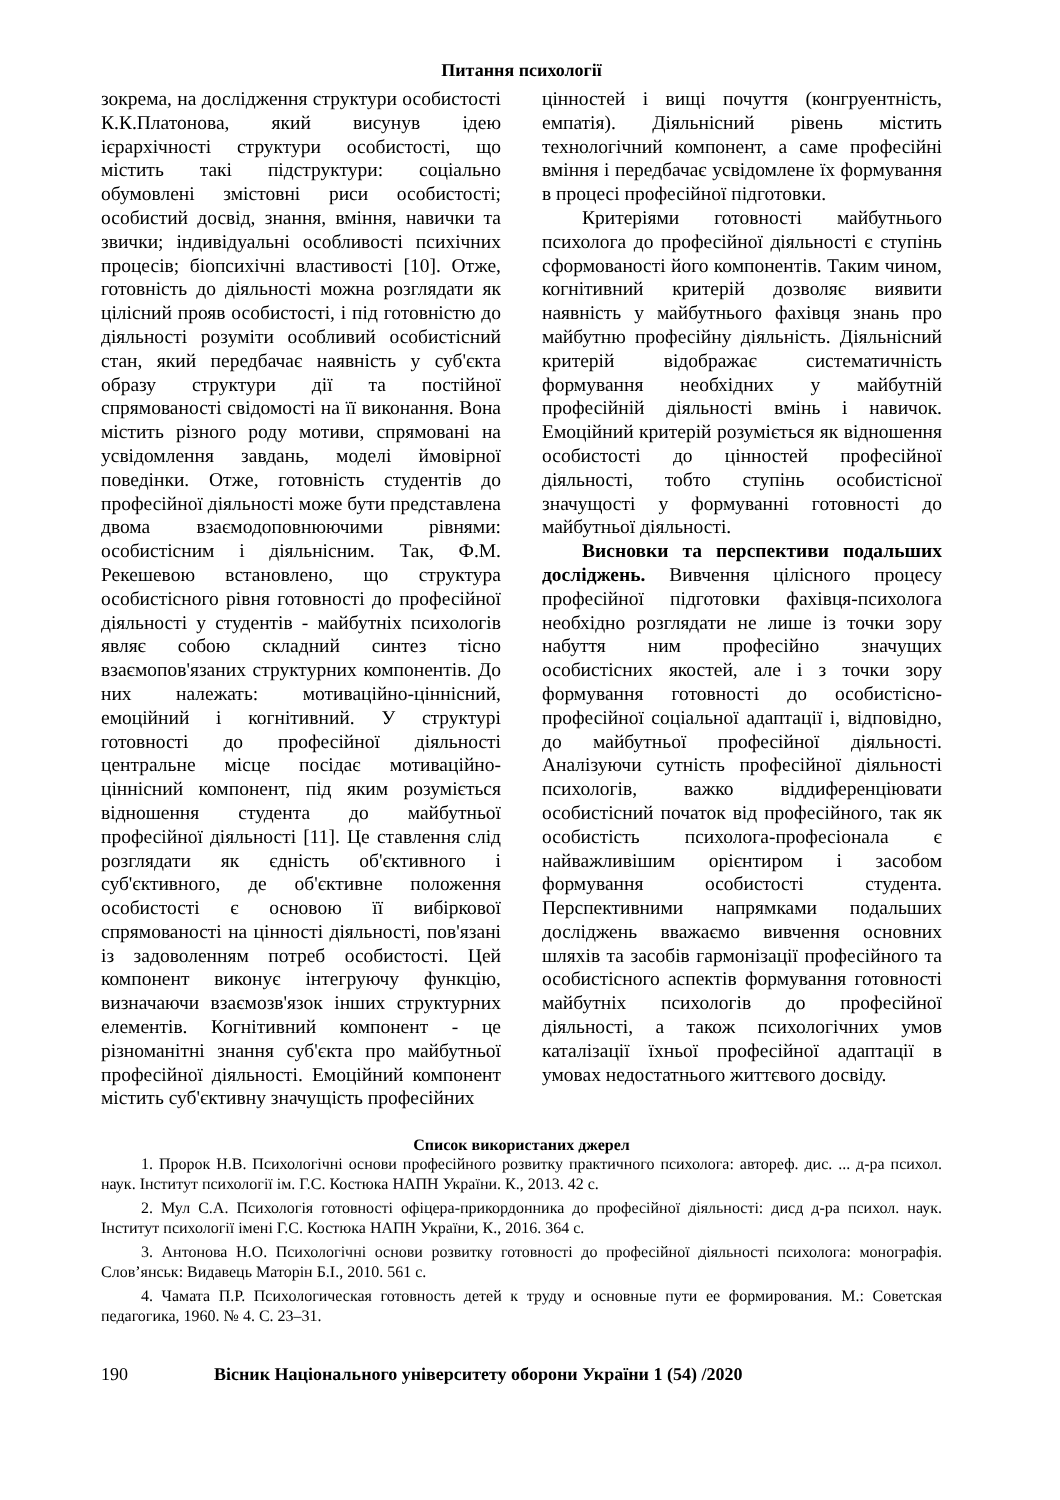Питання психології
зокрема, на дослідження структури особистості К.К.Платонова, який висунув ідею ієрархічності структури особистості, що містить такі підструктури: соціально обумовлені змістовні риси особистості; особистий досвід, знання, вміння, навички та звички; індивідуальні особливості психічних процесів; біопсихічні властивості [10]. Отже, готовність до діяльності можна розглядати як цілісний прояв особистості, і під готовністю до діяльності розуміти особливий особистісний стан, який передбачає наявність у суб'єкта образу структури дії та постійної спрямованості свідомості на її виконання. Вона містить різного роду мотиви, спрямовані на усвідомлення завдань, моделі ймовірної поведінки. Отже, готовність студентів до професійної діяльності може бути представлена двома взаємодоповнюючими рівнями: особистісним і діяльнісним. Так, Ф.М. Рекешевою встановлено, що структура особистісного рівня готовності до професійної діяльності у студентів - майбутніх психологів являє собою складний синтез тісно взаємопов'язаних структурних компонентів. До них належать: мотиваційно-ціннісний, емоційний і когнітивний. У структурі готовності до професійної діяльності центральне місце посідає мотиваційно-ціннісний компонент, під яким розуміється відношення студента до майбутньої професійної діяльності [11]. Це ставлення слід розглядати як єдність об'єктивного і суб'єктивного, де об'єктивне положення особистості є основою її вибіркової спрямованості на цінності діяльності, пов'язані із задоволенням потреб особистості. Цей компонент виконує інтегруючу функцію, визначаючи взаємозв'язок інших структурних елементів. Когнітивний компонент - це різноманітні знання суб'єкта про майбутньої професійної діяльності. Емоційний компонент містить суб'єктивну значущість професійних
цінностей і вищі почуття (конгруентність, емпатія). Діяльнісний рівень містить технологічний компонент, а саме професійні вміння і передбачає усвідомлене їх формування в процесі професійної підготовки.
Критеріями готовності майбутнього психолога до професійної діяльності є ступінь сформованості його компонентів. Таким чином, когнітивний критерій дозволяє виявити наявність у майбутнього фахівця знань про майбутню професійну діяльність. Діяльнісний критерій відображає систематичність формування необхідних у майбутній професійній діяльності вмінь і навичок. Емоційний критерій розуміється як відношення особистості до цінностей професійної діяльності, тобто ступінь особистісної значущості у формуванні готовності до майбутньої діяльності.
Висновки та перспективи подальших досліджень. Вивчення цілісного процесу професійної підготовки фахівця-психолога необхідно розглядати не лише із точки зору набуття ним професійно значущих особистісних якостей, але і з точки зору формування готовності до особистісно-професійної соціальної адаптації і, відповідно, до майбутньої професійної діяльності. Аналізуючи сутність професійної діяльності психологів, важко віддиференціювати особистісний початок від професійного, так як особистість психолога-професіонала є найважливішим орієнтиром і засобом формування особистості студента. Перспективними напрямками подальших досліджень вважаємо вивчення основних шляхів та засобів гармонізації професійного та особистісного аспектів формування готовності майбутніх психологів до професійної діяльності, а також психологічних умов каталізації їхньої професійної адаптації в умовах недостатнього життєвого досвіду.
Список використаних джерел
1. Пророк Н.В. Психологічні основи професійного розвитку практичного психолога: автореф. дис. ... д-ра психол. наук. Інститут психології ім. Г.С. Костюка НАПН України. К., 2013. 42 с.
2. Мул С.А. Психологія готовності офіцера-прикордонника до професійної діяльності: дисд д-ра психол. наук. Інститут психології імені Г.С. Костюка НАПН України, К., 2016. 364 с.
3. Антонова Н.О. Психологічні основи розвитку готовності до професійної діяльності психолога: монографія. Слов’янськ: Видавець Маторін Б.І., 2010. 561 с.
4. Чамата П.Р. Психологическая готовность детей к труду и основные пути ее формирования. М.: Советская педагогика, 1960. № 4. С. 23–31.
190 Вісник Національного університету оборони України 1 (54) /2020